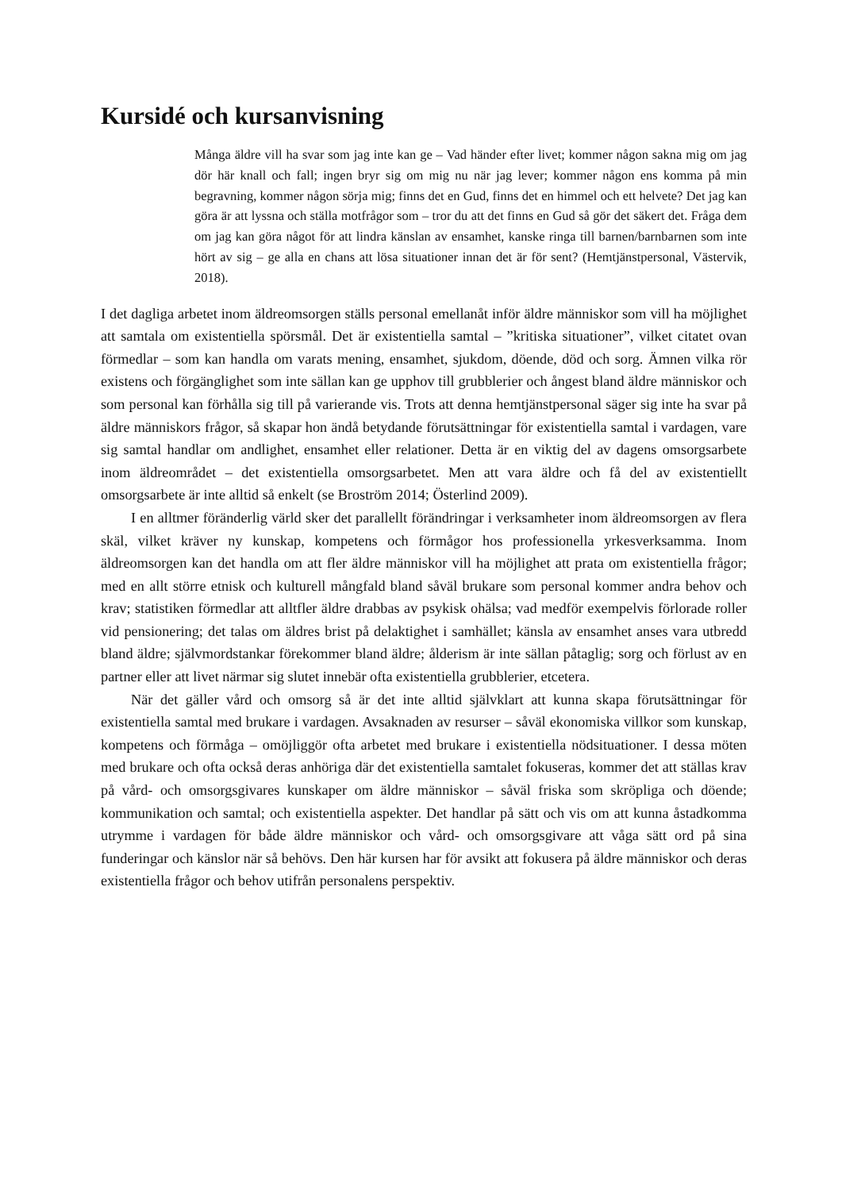Kursidé och kursanvisning
Många äldre vill ha svar som jag inte kan ge – Vad händer efter livet; kommer någon sakna mig om jag dör här knall och fall; ingen bryr sig om mig nu när jag lever; kommer någon ens komma på min begravning, kommer någon sörja mig; finns det en Gud, finns det en himmel och ett helvete? Det jag kan göra är att lyssna och ställa motfrågor som – tror du att det finns en Gud så gör det säkert det. Fråga dem om jag kan göra något för att lindra känslan av ensamhet, kanske ringa till barnen/barnbarnen som inte hört av sig – ge alla en chans att lösa situationer innan det är för sent? (Hemtjänstpersonal, Västervik, 2018).
I det dagliga arbetet inom äldreomsorgen ställs personal emellanåt inför äldre människor som vill ha möjlighet att samtala om existentiella spörsmål. Det är existentiella samtal – ”kritiska situationer”, vilket citatet ovan förmedlar – som kan handla om varats mening, ensamhet, sjukdom, döende, död och sorg. Ämnen vilka rör existens och förgänglighet som inte sällan kan ge upphov till grubblerier och ångest bland äldre människor och som personal kan förhålla sig till på varierande vis. Trots att denna hemtjänstpersonal säger sig inte ha svar på äldre människors frågor, så skapar hon ändå betydande förutsättningar för existentiella samtal i vardagen, vare sig samtal handlar om andlighet, ensamhet eller relationer. Detta är en viktig del av dagens omsorgsarbete inom äldreområdet – det existentiella omsorgsarbetet. Men att vara äldre och få del av existentiellt omsorgsarbete är inte alltid så enkelt (se Broström 2014; Österlind 2009).
I en alltmer föränderlig värld sker det parallellt förändringar i verksamheter inom äldreomsorgen av flera skäl, vilket kräver ny kunskap, kompetens och förmågor hos professionella yrkesverksamma. Inom äldreomsorgen kan det handla om att fler äldre människor vill ha möjlighet att prata om existentiella frågor; med en allt större etnisk och kulturell mångfald bland såväl brukare som personal kommer andra behov och krav; statistiken förmedlar att alltfler äldre drabbas av psykisk ohälsa; vad medför exempelvis förlorade roller vid pensionering; det talas om äldres brist på delaktighet i samhället; känsla av ensamhet anses vara utbredd bland äldre; självmordstankar förekommer bland äldre; ålderism är inte sällan påtaglig; sorg och förlust av en partner eller att livet närmar sig slutet innebär ofta existentiella grubblerier, etcetera.
När det gäller vård och omsorg så är det inte alltid självklart att kunna skapa förutsättningar för existentiella samtal med brukare i vardagen. Avsaknaden av resurser – såväl ekonomiska villkor som kunskap, kompetens och förmåga – omöjliggör ofta arbetet med brukare i existentiella nödsituationer. I dessa möten med brukare och ofta också deras anhöriga där det existentiella samtalet fokuseras, kommer det att ställas krav på vård- och omsorgsgivares kunskaper om äldre människor – såväl friska som skröpliga och döende; kommunikation och samtal; och existentiella aspekter. Det handlar på sätt och vis om att kunna åstadkomma utrymme i vardagen för både äldre människor och vård- och omsorgsgivare att våga sätt ord på sina funderingar och känslor när så behövs. Den här kursen har för avsikt att fokusera på äldre människor och deras existentiella frågor och behov utifrån personalens perspektiv.